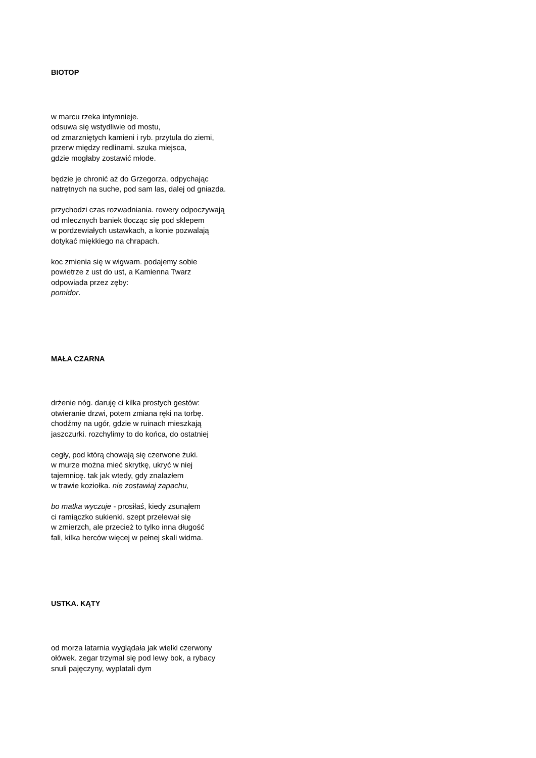BIOTOP
w marcu rzeka intymnieje.
odsuwa się wstydliwie od mostu,
od zmarzniętych kamieni i ryb. przytula do ziemi,
przerw między redlinami. szuka miejsca,
gdzie mogłaby zostawić młode.
będzie je chronić aż do Grzegorza, odpychając
natrętnych na suche, pod sam las, dalej od gniazda.
przychodzi czas rozwadniania. rowery odpoczywają
od mlecznych baniek tłocząc się pod sklepem
w pordzewiałych ustawkach, a konie pozwalają
dotykać miękkiego na chrapach.
koc zmienia się w wigwam. podajemy sobie
powietrze z ust do ust, a Kamienna Twarz
odpowiada przez zęby:
pomidor.
MAŁA CZARNA
drżenie nóg. daruję ci kilka prostych gestów:
otwieranie drzwi, potem zmiana ręki na torbę.
chodźmy na ugór, gdzie w ruinach mieszkają
jaszczurki. rozchylimy to do końca, do ostatniej
cegły, pod którą chowają się czerwone żuki.
w murze można mieć skrytkę, ukryć w niej
tajemnicę. tak jak wtedy, gdy znalazłem
w trawie koziołka. nie zostawiaj zapachu,
bo matka wyczuje - prosiłaś, kiedy zsunąłem
ci ramiączko sukienki. szept przelewał się
w zmierzch, ale przecież to tylko inna długość
fali, kilka herców więcej w pełnej skali widma.
USTKA. KĄTY
od morza latarnia wyglądała jak wielki czerwony
ołówek. zegar trzymał się pod lewy bok, a rybacy
snuli pajęczyny, wyplatali dym